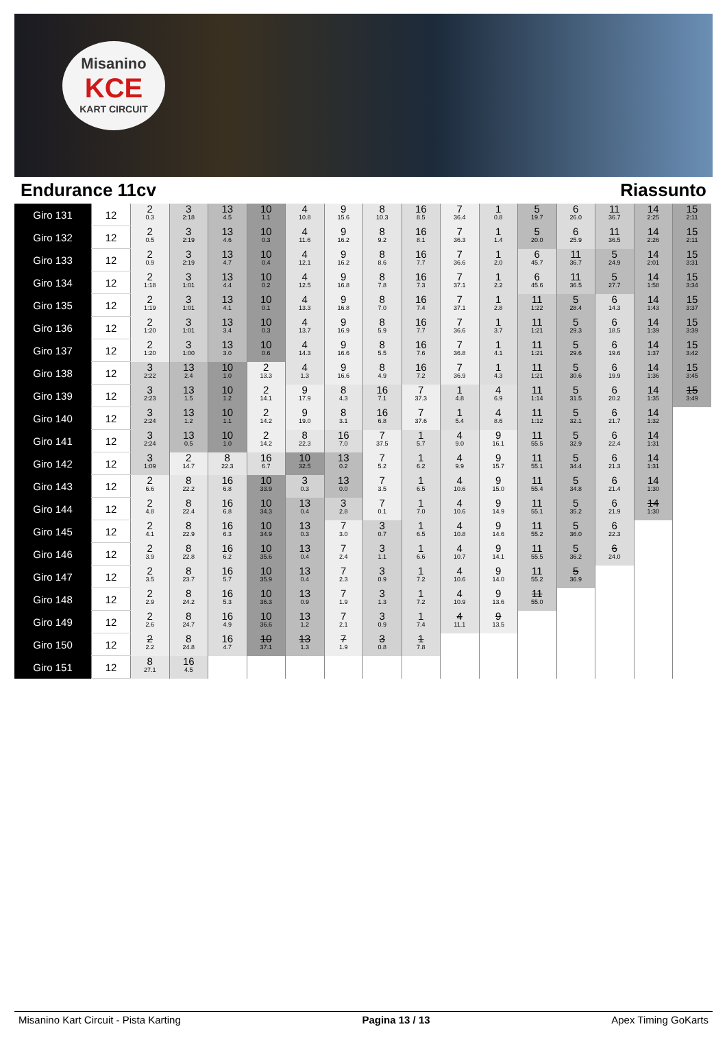Misanino
KCE
KART CIRCUIT
Endurance 11cv Riassunto
| Giro 131 | 12 | 2 0.3 | 3 2:18 | 13 4.5 | 10 1.1 | 4 10.8 | 9 15.6 | 8 10.3 | 16 8.5 | 7 36.4 | 1 0.8 | 5 19.7 | 6 26.0 | 11 36.7 | 14 2:25 | 15 2:11 |
| Giro 132 | 12 | 2 0.5 | 3 2:19 | 13 4.6 | 10 0.3 | 4 11.6 | 9 16.2 | 8 9.2 | 16 8.1 | 7 36.3 | 1 1.4 | 5 20.0 | 6 25.9 | 11 36.5 | 14 2:26 | 15 2:11 |
| Giro 133 | 12 | 2 0.9 | 3 2:19 | 13 4.7 | 10 0.4 | 4 12.1 | 9 16.2 | 8 8.6 | 16 7.7 | 7 36.6 | 1 2.0 | 6 45.7 | 11 36.7 | 5 24.9 | 14 2:01 | 15 3:31 |
| Giro 134 | 12 | 2 1:18 | 3 1:01 | 13 4.4 | 10 0.2 | 4 12.5 | 9 16.8 | 8 7.8 | 16 7.3 | 7 37.1 | 1 2.2 | 6 45.6 | 11 36.5 | 5 27.7 | 14 1:58 | 15 3:34 |
| Giro 135 | 12 | 2 1:19 | 3 1:01 | 13 4.1 | 10 0.1 | 4 13.3 | 9 16.8 | 8 7.0 | 16 7.4 | 7 37.1 | 1 2.8 | 11 1:22 | 5 28.4 | 6 14.3 | 14 1:43 | 15 3:37 |
| Giro 136 | 12 | 2 1:20 | 3 1:01 | 13 3.4 | 10 0.3 | 4 13.7 | 9 16.9 | 8 5.9 | 16 7.7 | 7 36.6 | 1 3.7 | 11 1:21 | 5 29.3 | 6 18.5 | 14 1:39 | 15 3:39 |
| Giro 137 | 12 | 2 1:20 | 3 1:00 | 13 3.0 | 10 0.6 | 4 14.3 | 9 16.6 | 8 5.5 | 16 7.6 | 7 36.8 | 1 4.1 | 11 1:21 | 5 29.6 | 6 19.6 | 14 1:37 | 15 3:42 |
| Giro 138 | 12 | 3 2:22 | 13 2.4 | 10 1.0 | 2 13.3 | 4 1.3 | 9 16.6 | 8 4.9 | 16 7.2 | 7 36.9 | 1 4.3 | 11 1:21 | 5 30.6 | 6 19.9 | 14 1:36 | 15 3:45 |
| Giro 139 | 12 | 3 2:23 | 13 1.5 | 10 1.2 | 2 14.1 | 9 17.9 | 8 4.3 | 16 7.1 | 7 37.3 | 1 4.8 | 4 6.9 | 11 1:14 | 5 31.5 | 6 20.2 | 14 1:35 | 15 3:49 |
| Giro 140 | 12 | 3 2:24 | 13 1.2 | 10 1.1 | 2 14.2 | 9 19.0 | 8 3.1 | 16 6.8 | 7 37.6 | 1 5.4 | 4 8.6 | 11 1:12 | 5 32.1 | 6 21.7 | 14 1:32 | |
| Giro 141 | 12 | 3 2:24 | 13 0.5 | 10 1.0 | 2 14.2 | 8 22.3 | 16 7.0 | 7 37.5 | 1 5.7 | 4 9.0 | 9 16.1 | 11 55.5 | 5 32.9 | 6 22.4 | 14 1:31 | |
| Giro 142 | 12 | 3 1:09 | 2 14.7 | 8 22.3 | 16 6.7 | 10 32.5 | 13 0.2 | 7 5.2 | 1 6.2 | 4 9.9 | 9 15.7 | 11 55.1 | 5 34.4 | 6 21.3 | 14 1:31 | |
| Giro 143 | 12 | 2 6.6 | 8 22.2 | 16 6.8 | 10 33.9 | 3 0.3 | 13 0.0 | 7 3.5 | 1 6.5 | 4 10.6 | 9 15.0 | 11 55.4 | 5 34.8 | 6 21.4 | 14 1:30 | |
| Giro 144 | 12 | 2 4.8 | 8 22.4 | 16 6.8 | 10 34.3 | 13 0.4 | 3 2.8 | 7 0.1 | 1 7.0 | 4 10.6 | 9 14.9 | 11 55.1 | 5 35.2 | 6 21.9 | 14 1:30 | |
| Giro 145 | 12 | 2 4.1 | 8 22.9 | 16 6.3 | 10 34.9 | 13 0.3 | 7 3.0 | 3 0.7 | 1 6.5 | 4 10.8 | 9 14.6 | 11 55.2 | 5 36.0 | 6 22.3 | | |
| Giro 146 | 12 | 2 3.9 | 8 22.8 | 16 6.2 | 10 35.6 | 13 0.4 | 7 2.4 | 3 1.1 | 1 6.6 | 4 10.7 | 9 14.1 | 11 55.5 | 5 36.2 | 6 24.0 | | |
| Giro 147 | 12 | 2 3.5 | 8 23.7 | 16 5.7 | 10 35.9 | 13 0.4 | 7 2.3 | 3 0.9 | 1 7.2 | 4 10.6 | 9 14.0 | 11 55.2 | 5 36.9 | | | |
| Giro 148 | 12 | 2 2.9 | 8 24.2 | 16 5.3 | 10 36.3 | 13 0.9 | 7 1.9 | 3 1.3 | 1 7.2 | 4 10.9 | 9 13.6 | 11 55.0 | | | | |
| Giro 149 | 12 | 2 2.6 | 8 24.7 | 16 4.9 | 10 36.6 | 13 1.2 | 7 2.1 | 3 0.9 | 1 7.4 | 4 11.1 | 9 13.5 | | | | | |
| Giro 150 | 12 | 2 2.2 | 8 24.8 | 16 4.7 | 10 37.1 | 13 1.3 | 7 1.9 | 3 0.8 | 1 7.8 | | | | | | | |
| Giro 151 | 12 | 8 27.1 | 16 4.5 | | | | | | | | | | | | | |
Misanino Kart Circuit - Pista Karting Pagina 13 / 13 Apex Timing GoKarts